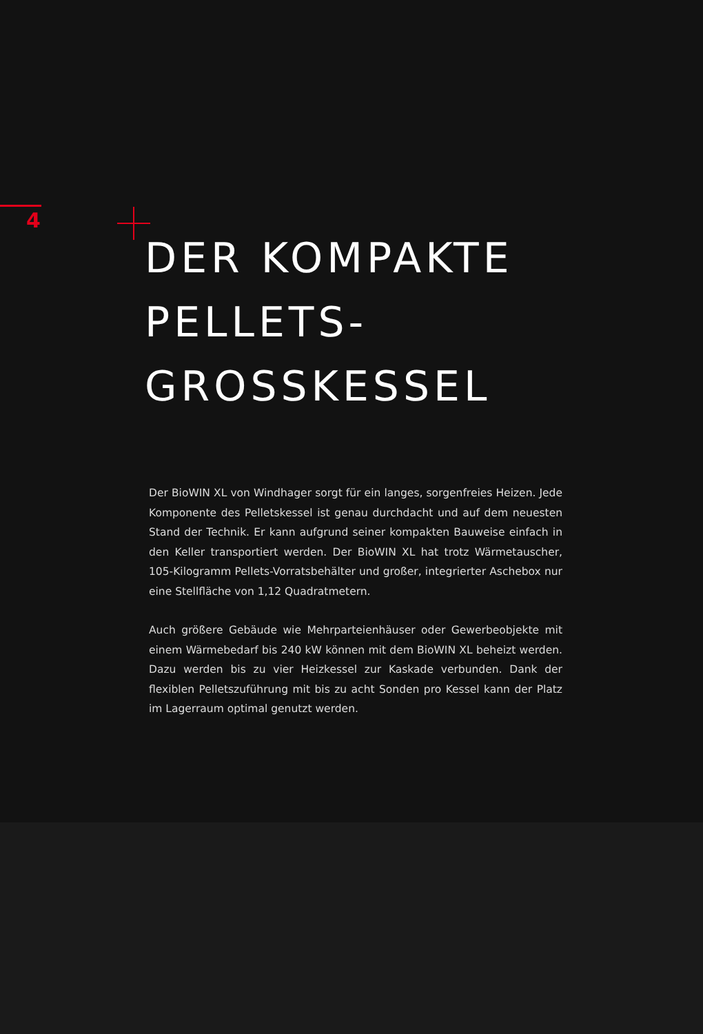4
DER KOMPAKTE
PELLETS-
GROSSKESSEL
Der BioWIN XL von Windhager sorgt für ein langes, sorgenfreies Heizen. Jede Komponente des Pelletskessel ist genau durchdacht und auf dem neuesten Stand der Technik. Er kann aufgrund seiner kompakten Bauweise einfach in den Keller transportiert werden. Der BioWIN XL hat trotz Wärmetauscher, 105-Kilogramm Pellets-Vorratsbehälter und großer, integrierter Aschebox nur eine Stellfläche von 1,12 Quadratmetern.
Auch größere Gebäude wie Mehrparteienhäuser oder Gewerbeobjekte mit einem Wärmebedarf bis 240 kW können mit dem BioWIN XL beheizt werden. Dazu werden bis zu vier Heizkessel zur Kaskade verbunden. Dank der flexiblen Pelletszuführung mit bis zu acht Sonden pro Kessel kann der Platz im Lagerraum optimal genutzt werden.